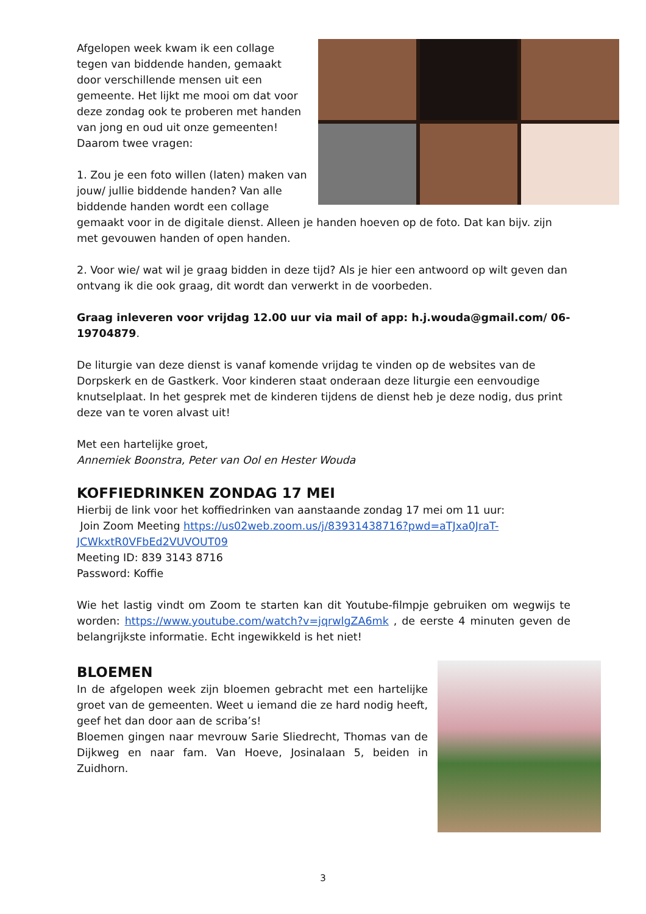Afgelopen week kwam ik een collage tegen van biddende handen, gemaakt door verschillende mensen uit een gemeente. Het lijkt me mooi om dat voor deze zondag ook te proberen met handen van jong en oud uit onze gemeenten! Daarom twee vragen:
1. Zou je een foto willen (laten) maken van jouw/ jullie biddende handen? Van alle biddende handen wordt een collage gemaakt voor in de digitale dienst. Alleen je handen hoeven op de foto. Dat kan bijv. zijn met gevouwen handen of open handen.
2. Voor wie/ wat wil je graag bidden in deze tijd? Als je hier een antwoord op wilt geven dan ontvang ik die ook graag, dit wordt dan verwerkt in de voorbeden.
Graag inleveren voor vrijdag 12.00 uur via mail of app: h.j.wouda@gmail.com/ 06-19704879.
De liturgie van deze dienst is vanaf komende vrijdag te vinden op de websites van de Dorpskerk en de Gastkerk. Voor kinderen staat onderaan deze liturgie een eenvoudige knutselplaat. In het gesprek met de kinderen tijdens de dienst heb je deze nodig, dus print deze van te voren alvast uit!
Met een hartelijke groet,
Annemiek Boonstra, Peter van Ool en Hester Wouda
KOFFIEDRINKEN ZONDAG 17 MEI
Hierbij de link voor het koffiedrinken van aanstaande zondag 17 mei om 11 uur:
Join Zoom Meeting https://us02web.zoom.us/j/83931438716?pwd=aTJxa0JraT-JCWkxtR0VFbEd2VUVOUT09
Meeting ID: 839 3143 8716
Password: Koffie
Wie het lastig vindt om Zoom te starten kan dit Youtube-filmpje gebruiken om wegwijs te worden: https://www.youtube.com/watch?v=jqrwlgZA6mk , de eerste 4 minuten geven de belangrijkste informatie. Echt ingewikkeld is het niet!
BLOEMEN
In de afgelopen week zijn bloemen gebracht met een hartelijke groet van de gemeenten. Weet u iemand die ze hard nodig heeft, geef het dan door aan de scriba’s!
Bloemen gingen naar mevrouw Sarie Sliedrecht, Thomas van de Dijkweg en naar fam. Van Hoeve, Josinalaan 5, beiden in Zuidhorn.
3